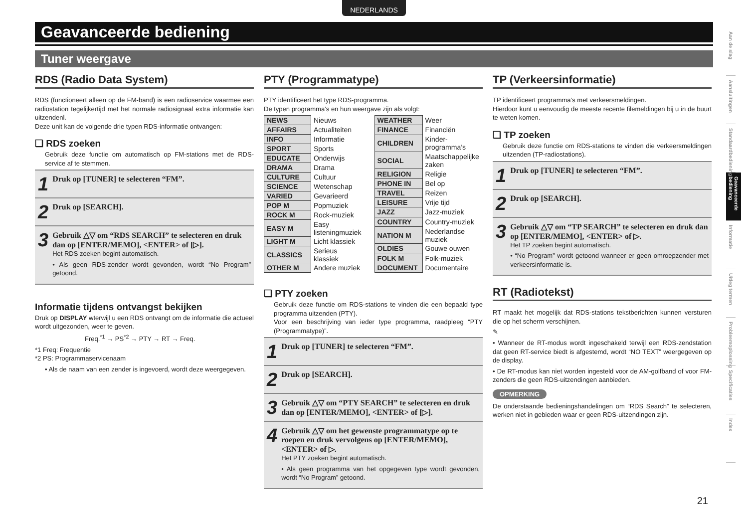NEDERLANDS
Geavanceerde bediening
Tuner weergave
RDS (Radio Data System)
RDS (functioneert alleen op de FM-band) is een radioservice waarmee een radiostation tegelijkertijd met het normale radiosignaal extra informatie kan uitzendenl.
Deze unit kan de volgende drie typen RDS-informatie ontvangen:
❑ RDS zoeken
Gebruik deze functie om automatisch op FM-stations met de RDS-service af te stemmen.
1 Druk op [TUNER] te selecteren “FM”.
2 Druk op [SEARCH].
3
Gebruik △▽ om “RDS SEARCH” te selecteren en druk dan op [ENTER/MEMO], <ENTER> of [▷].
Het RDS zoeken begint automatisch.
• Als geen RDS-zender wordt gevonden, wordt “No Program” getoond.
Informatie tijdens ontvangst bekijken
Druk op DISPLAY wterwijl u een RDS ontvangt om de informatie die actueel wordt uitgezonden, weer te geven.
Freq.<sup>*1</sup> → PS<sup>*2</sup> → PTY → RT → Freq.
*1 Freq: Frequentie
*2 PS: Programmaservicenaam
• Als de naam van een zender is ingevoerd, wordt deze weergegeven.
PTY (Programmatype)
PTY identificeert het type RDS-programma.
De typen programma’s en hun weergave zijn als volgt:
| NEWS | Nieuws |
| AFFAIRS | Actualiteiten |
| INFO | Informatie |
| SPORT | Sports |
| EDUCATE | Onderwijs |
| DRAMA | Drama |
| CULTURE | Cultuur |
| SCIENCE | Wetenschap |
| VARIED | Gevarieerd |
| POP M | Popmuziek |
| ROCK M | Rock-muziek |
| EASY M | Easy listeningmuziek |
| LIGHT M | Licht klassiek |
| CLASSICS | Serieus klassiek |
| OTHER M | Andere muziek |
| WEATHER | Weer |
| FINANCE | Financiën |
| CHILDREN | Kinder-programma’s |
| SOCIAL | Maatschappelijke zaken |
| RELIGION | Religie |
| PHONE IN | Bel op |
| TRAVEL | Reizen |
| LEISURE | Vrije tijd |
| JAZZ | Jazz-muziek |
| COUNTRY | Country-muziek |
| NATION M | Nederlandse muziek |
| OLDIES | Gouwe ouwen |
| FOLK M | Folk-muziek |
| DOCUMENT | Documentaire |
❑ PTY zoeken
Gebruik deze functie om RDS-stations te vinden die een bepaald type programma uitzenden (PTY).
Voor een beschrijving van ieder type programma, raadpleeg “PTY (Programmatype)”.
1 Druk op [TUNER] te selecteren “FM”.
2 Druk op [SEARCH].
3 Gebruik △▽ om “PTY SEARCH” te selecteren en druk dan op [ENTER/MEMO], <ENTER> of [▷].
4
Gebruik △▽ om het gewenste programmatype op te roepen en druk vervolgens op [ENTER/MEMO], <ENTER> of ▷.
Het PTY zoeken begint automatisch.
• Als geen programma van het opgegeven type wordt gevonden, wordt “No Program” getoond.
TP (Verkeersinformatie)
TP identificeert programma’s met verkeersmeldingen.
Hierdoor kunt u eenvoudig de meeste recente filemeldingen bij u in de buurt te weten komen.
❑ TP zoeken
Gebruik deze functie om RDS-stations te vinden die verkeersmeldingen uitzenden (TP-radiostations).
1 Druk op [TUNER] te selecteren “FM”.
2 Druk op [SEARCH].
3
Gebruik △▽ om “TP SEARCH” te selecteren en druk dan op [ENTER/MEMO], <ENTER> of ▷.
Het TP zoeken begint automatisch.
• “No Program” wordt getoond wanneer er geen omroepzender met verkeersinformatie is.
RT (Radiotekst)
RT maakt het mogelijk dat RDS-stations tekstberichten kunnen versturen die op het scherm verschijnen.
✎
• Wanneer de RT-modus wordt ingeschakeld terwijl een RDS-zendstation dat geen RT-service biedt is afgestemd, wordt “NO TEXT” weergegeven op de display.
• De RT-modus kan niet worden ingesteld voor de AM-golfband of voor FM-zenders die geen RDS-uitzendingen aanbieden.
OPMERKING
De onderstaande bedieningshandelingen om “RDS Search” te selecteren, werken niet in gebieden waar er geen RDS-uitzendingen zijn.
Aan de slag
Aansluitingen
Standaardbediening
Geavanceerde bediening
Informatie
Uitleg termen
Probleemoplossing
Specificaties
Index
21